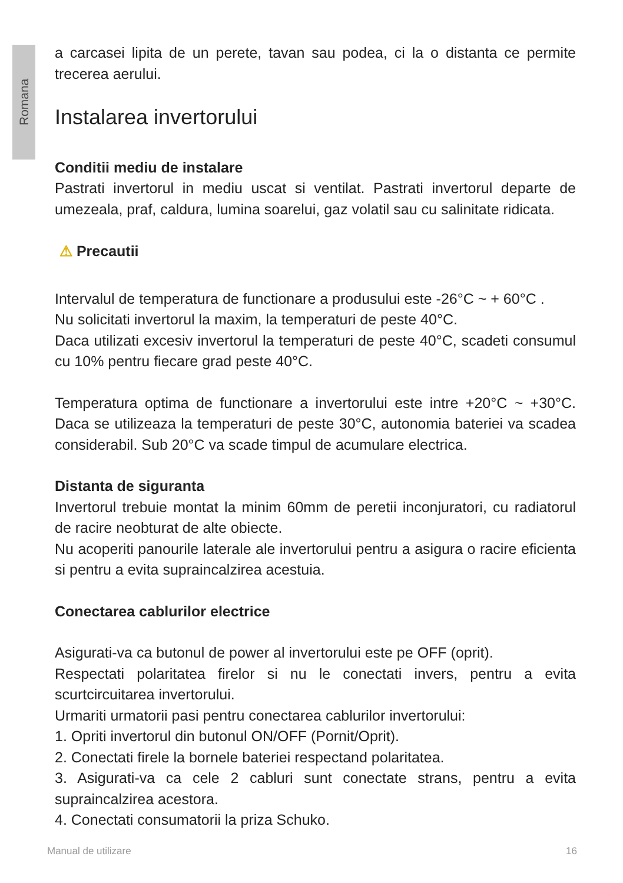Romana
a carcasei lipita de un perete, tavan sau podea, ci la o distanta ce permite trecerea aerului.
Instalarea invertorului
Conditii mediu de instalare
Pastrati invertorul in mediu uscat si ventilat. Pastrati invertorul departe de umezeala, praf, caldura, lumina soarelui, gaz volatil sau cu salinitate ridicata.
⚠ Precautii
Intervalul de temperatura de functionare a produsului este -26°C ~ + 60°C .
Nu solicitati invertorul la maxim, la temperaturi de peste 40°C.
Daca utilizati excesiv invertorul la temperaturi de peste 40°C, scadeti consumul cu 10% pentru fiecare grad peste 40°C.
Temperatura optima de functionare a invertorului este intre +20°C ~ +30°C. Daca se utilizeaza la temperaturi de peste 30°C, autonomia bateriei va scadea considerabil. Sub 20°C va scade timpul de acumulare electrica.
Distanta de siguranta
Invertorul trebuie montat la minim 60mm de peretii inconjuratori, cu radiatorul de racire neobturat de alte obiecte.
Nu acoperiti panourile laterale ale invertorului pentru a asigura o racire eficienta si pentru a evita supraincalzirea acestuia.
Conectarea cablurilor electrice
Asigurati-va ca butonul de power al invertorului este pe OFF (oprit).
Respectati polaritatea firelor si nu le conectati invers, pentru a evita scurtcircuitarea invertorului.
Urmariti urmatorii pasi pentru conectarea cablurilor invertorului:
1. Opriti invertorul din butonul ON/OFF (Pornit/Oprit).
2. Conectati firele la bornele bateriei respectand polaritatea.
3. Asigurati-va ca cele 2 cabluri sunt conectate strans, pentru a evita supraincalzirea acestora.
4. Conectati consumatorii la priza Schuko.
Manual de utilizare 16